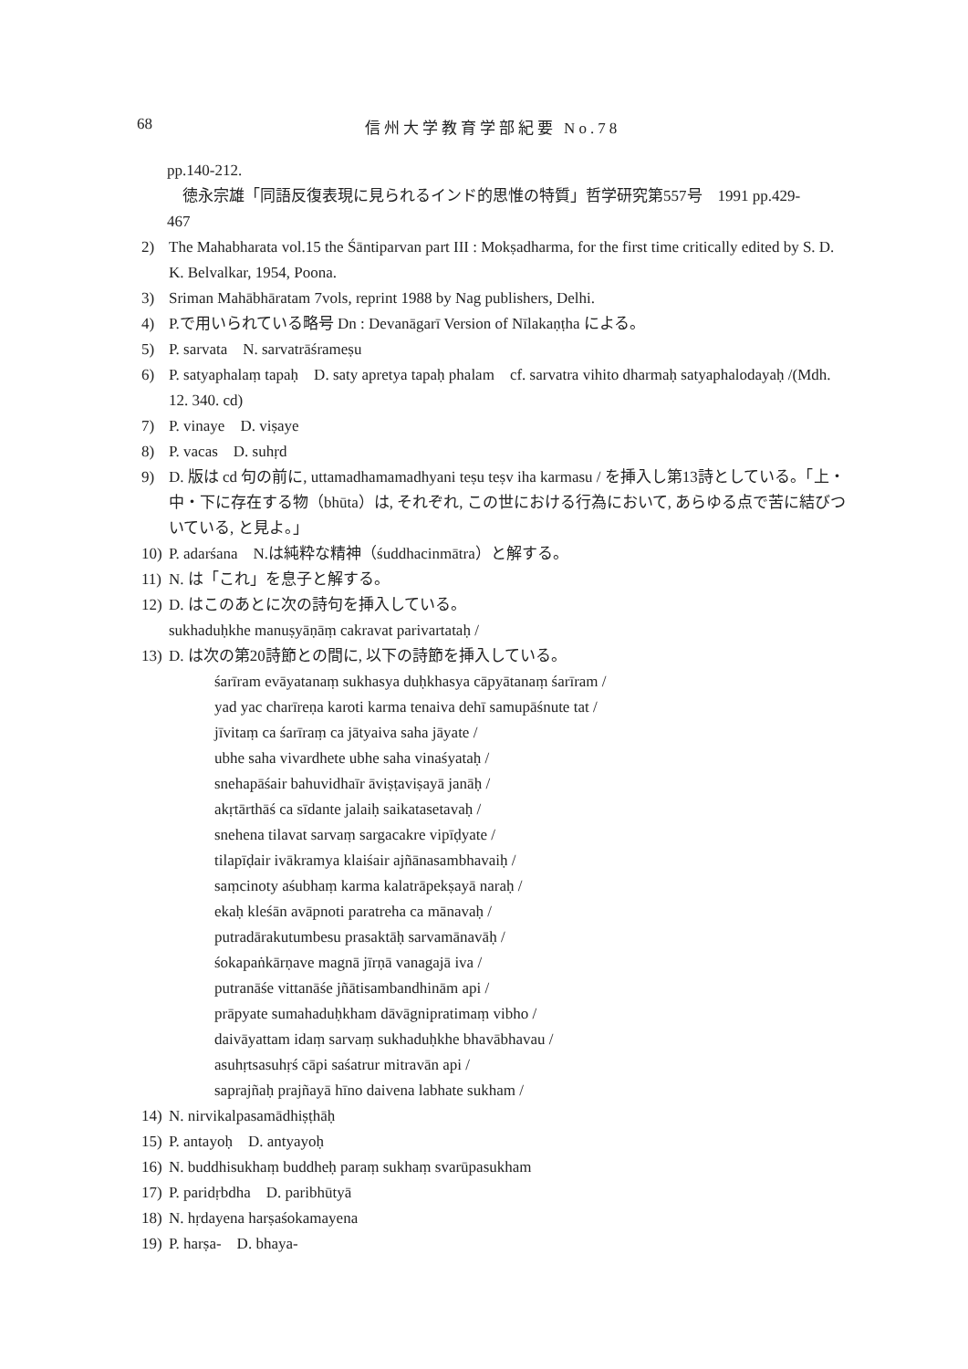68 信州大学教育学部紀要 No.78
pp.140-212.
　徳永宗雄「同語反復表現に見られるインド的思惟の特質」哲学研究第557号　1991 pp.429-
467
2) The Mahabharata vol.15 the Śāntiparvan part III : Mokṣadharma, for the first time critically edited by S. D. K. Belvalkar, 1954, Poona.
3) Sriman Mahābhāratam 7vols, reprint 1988 by Nag publishers, Delhi.
4) P.で用いられている略号 Dn : Devanāgarī Version of Nīlakaṇṭha による。
5) P. sarvata　N. sarvatrāśrameṣu
6) P. satyaphalaṃ tapaḥ　D. saty apretya tapaḥ phalam　cf. sarvatra vihito dharmaḥ satyaphalodayaḥ /(Mdh. 12. 340. cd)
7) P. vinaye　D. viṣaye
8) P. vacas　D. suhṛd
9) D. 版は cd 句の前に, uttamadhamamadhyani teṣu teṣv iha karmasu / を挿入し第13詩としている。「上・中・下に存在する物（bhūta）は, それぞれ, この世における行為において, あらゆる点で苦に結びついている, と見よ。」
10) P. adarśana　N.は純粋な精神（śuddhacinmātra）と解する。
11) N. は「これ」を息子と解する。
12) D. はこのあとに次の詩句を挿入している。
sukhaduḥkhe manuṣyāṇāṃ cakravat parivartataḥ /
13) D. は次の第20詩節との間に, 以下の詩節を挿入している。
śarīram evāyatanaṃ sukhasya duḥkhasya cāpyātanaṃ śarīram /
yad yac charīreṇa karoti karma tenaiva dehī samupāśnute tat /
jīvitaṃ ca śarīraṃ ca jātyaiva saha jāyate /
ubhe saha vivardhete ubhe saha vinaśyataḥ /
snehapāśair bahuvidhaīr āviṣṭaviṣayā janāḥ /
akṛtārthāś ca sīdante jalaiḥ saikatasetavaḥ /
snehena tilavat sarvaṃ sargacakre vipīḍyate /
tilapīḍair ivākramya klaiśair ajñānasambhavaiḥ /
saṃcinoty aśubhaṃ karma kalatrāpekṣayā naraḥ /
ekaḥ kleśān avāpnoti paratreha ca mānavaḥ /
putradārakutumbesu prasaktāḥ sarvamānavāḥ /
śokapaṅkārṇave magnā jīrṇā vanagajā iva /
putranāśe vittanāśe jñātisambandhinām api /
prāpyate sumahaduḥkham dāvāgnipratimaṃ vibho /
daivāyattam idaṃ sarvaṃ sukhaduḥkhe bhavābhavau /
asuhṛtsasuhṛś cāpi saśatrur mitravān api /
saprajñaḥ prajñayā hīno daivena labhate sukham /
14) N. nirvikalpasamādhiṣṭhāḥ
15) P. antayoḥ　D. antyayoḥ
16) N. buddhisukhaṃ buddheḥ paraṃ sukhaṃ svarūpasukham
17) P. paridṛbdha　D. paribhūtyā
18) N. hṛdayena harṣaśokamayena
19) P. harṣa-　D. bhaya-